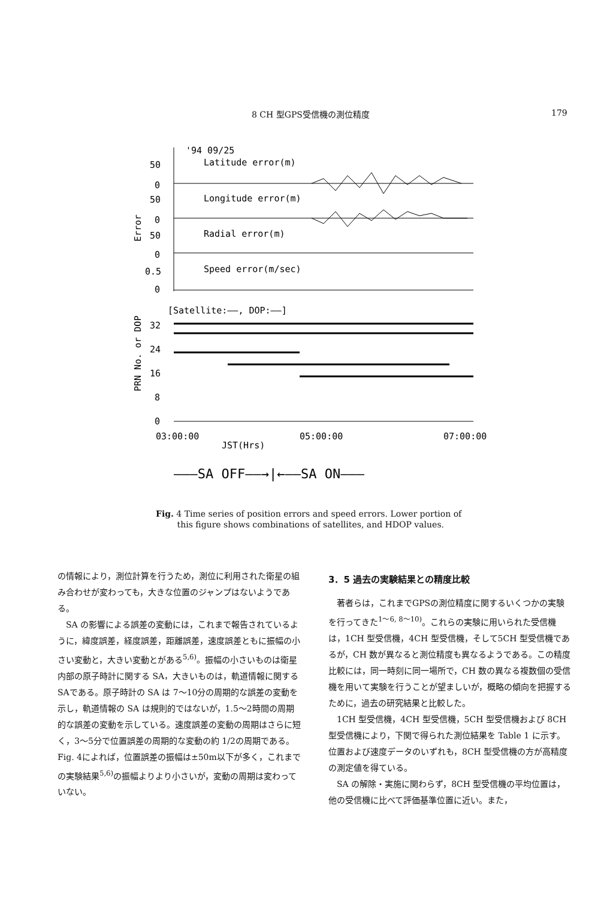8 CH 型GPS受信機の測位精度 179
'94 09/25
Latitude error(m)
Longitude error(m)
Radial error(m)
Speed error(m/sec)
50
0
50
0
50
0
0.5
0
Error
[Satellite:——, DOP:——]
32
24
16
8
0
PRN No. or DOP
03:00:00
05:00:00
07:00:00
JST(Hrs)
———SA OFF——→|←——SA ON———
Fig. 4 Time series of position errors and speed errors. Lower portion of
this figure shows combinations of satellites, and HDOP values.
の情報により，測位計算を行うため，測位に利用された衛星の組み合わせが変わっても，大きな位置のジャンプはないようである。
SA の影響による誤差の変動には，これまで報告されているように，緯度誤差，経度誤差，距離誤差，速度誤差ともに振幅の小さい変動と，大きい変動とがある<sup>5,6)</sup>。振幅の小さいものは衛星内部の原子時計に関する SA，大きいものは，軌道情報に関するSAである。原子時計の SA は 7～10分の周期的な誤差の変動を示し，軌道情報の SA は規則的ではないが，1.5～2時間の周期的な誤差の変動を示している。速度誤差の変動の周期はさらに短く，3～5分で位置誤差の周期的な変動の約 1/2の周期である。Fig. 4によれば，位置誤差の振幅は±50m以下が多く，これまでの実験結果<sup>5,6)</sup>の振幅よりより小さいが，変動の周期は変わっていない。
3．5 過去の実験結果との精度比較
著者らは，これまでGPSの測位精度に関するいくつかの実験を行ってきた<sup>1～6, 8～10)</sup>。これらの実験に用いられた受信機は，1CH 型受信機，4CH 型受信機，そして5CH 型受信機であるが，CH 数が異なると測位精度も異なるようである。この精度比較には，同一時刻に同一場所で，CH 数の異なる複数個の受信機を用いて実験を行うことが望ましいが，概略の傾向を把握するために，過去の研究結果と比較した。
1CH 型受信機，4CH 型受信機，5CH 型受信機および 8CH 型受信機により，下関で得られた測位結果を Table 1 に示す。位置および速度データのいずれも，8CH 型受信機の方が高精度の測定値を得ている。
SA の解除・実施に関わらず，8CH 型受信機の平均位置は，他の受信機に比べて評価基準位置に近い。また，